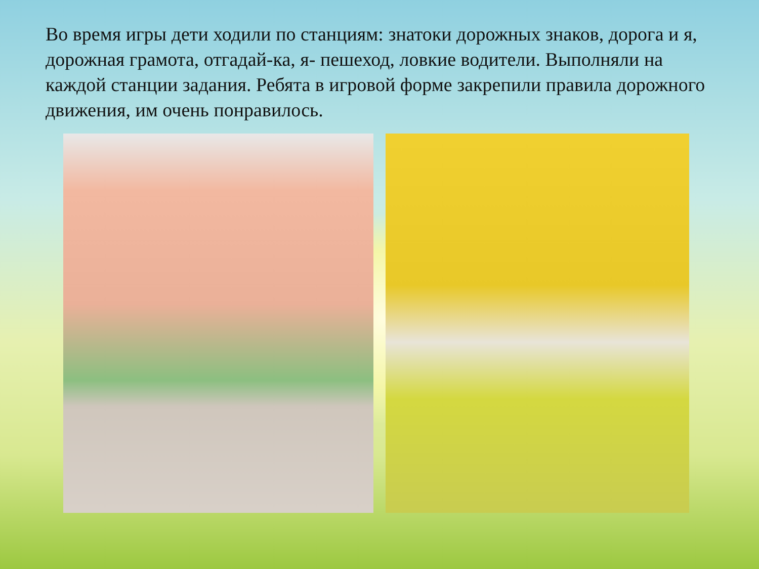Во время игры дети ходили по станциям: знатоки дорожных знаков, дорога и я, дорожная грамота, отгадай-ка, я- пешеход, ловкие водители. Выполняли на каждой станции задания. Ребята в игровой форме закрепили правила дорожного движения, им очень понравилось.